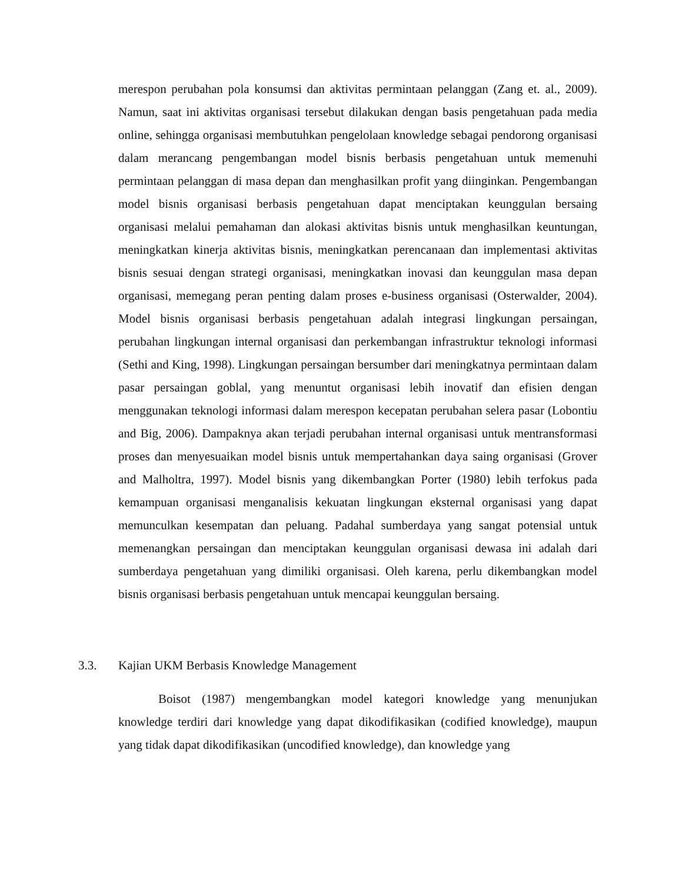merespon perubahan pola konsumsi dan aktivitas permintaan pelanggan (Zang et. al., 2009). Namun, saat ini aktivitas organisasi tersebut dilakukan dengan basis pengetahuan pada media online, sehingga organisasi membutuhkan pengelolaan knowledge sebagai pendorong organisasi dalam merancang pengembangan model bisnis berbasis pengetahuan untuk memenuhi permintaan pelanggan di masa depan dan menghasilkan profit yang diinginkan. Pengembangan model bisnis organisasi berbasis pengetahuan dapat menciptakan keunggulan bersaing organisasi melalui pemahaman dan alokasi aktivitas bisnis untuk menghasilkan keuntungan, meningkatkan kinerja aktivitas bisnis, meningkatkan perencanaan dan implementasi aktivitas bisnis sesuai dengan strategi organisasi, meningkatkan inovasi dan keunggulan masa depan organisasi, memegang peran penting dalam proses e-business organisasi (Osterwalder, 2004). Model bisnis organisasi berbasis pengetahuan adalah integrasi lingkungan persaingan, perubahan lingkungan internal organisasi dan perkembangan infrastruktur teknologi informasi (Sethi and King, 1998). Lingkungan persaingan bersumber dari meningkatnya permintaan dalam pasar persaingan goblal, yang menuntut organisasi lebih inovatif dan efisien dengan menggunakan teknologi informasi dalam merespon kecepatan perubahan selera pasar (Lobontiu and Big, 2006). Dampaknya akan terjadi perubahan internal organisasi untuk mentransformasi proses dan menyesuaikan model bisnis untuk mempertahankan daya saing organisasi (Grover and Malholtra, 1997). Model bisnis yang dikembangkan Porter (1980) lebih terfokus pada kemampuan organisasi menganalisis kekuatan lingkungan eksternal organisasi yang dapat memunculkan kesempatan dan peluang. Padahal sumberdaya yang sangat potensial untuk memenangkan persaingan dan menciptakan keunggulan organisasi dewasa ini adalah dari sumberdaya pengetahuan yang dimiliki organisasi. Oleh karena, perlu dikembangkan model bisnis organisasi berbasis pengetahuan untuk mencapai keunggulan bersaing.
3.3. Kajian UKM Berbasis Knowledge Management
Boisot (1987) mengembangkan model kategori knowledge yang menunjukan knowledge terdiri dari knowledge yang dapat dikodifikasikan (codified knowledge), maupun yang tidak dapat dikodifikasikan (uncodified knowledge), dan knowledge yang